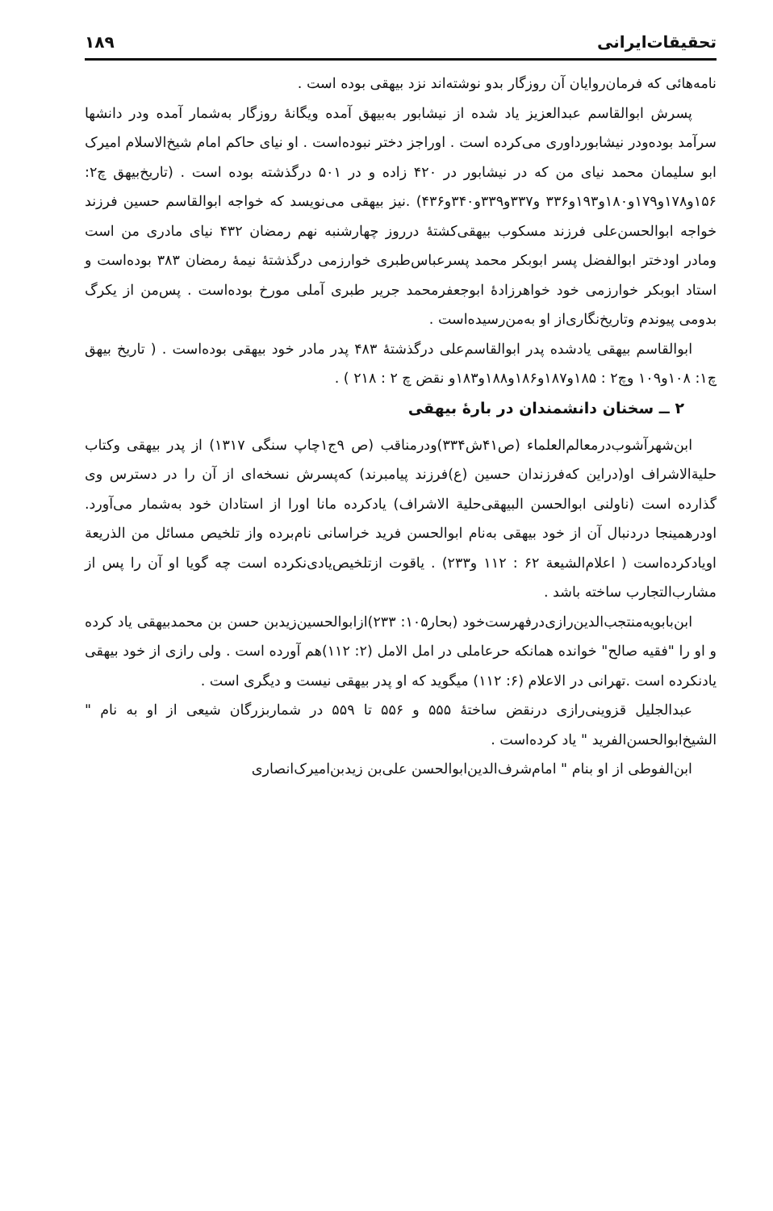تحقیقات‌ایرانی ۱۸۹
نامه‌هائی که فرمان‌روایان آن روزگار بدو نوشته‌اند نزد بیهقی بوده است .
پسرش ابوالقاسم عبدالعزیز یاد شده از نیشابور به‌بیهق آمده ویگانهٔ روزگار به‌شمار آمده ودر دانشها سرآمد بوده‌ودر نیشابورداوری می‌کرده است . اوراجز دختر نبوده‌است . او نیای حاکم امام شیخ‌الاسلام امیرک ابو سلیمان محمد نیای من که در نیشابور در ۴۲۰ زاده و در ۵۰۱ درگذشته بوده است . (تاریخ‌بیهق چ۲: ۱۵۶و۱۷۸و۱۷۹و۱۸۰و۱۹۳و۳۳۶ و۳۳۷و۳۳۹و۳۴۰و۴۳۶) .نیز بیهقی می‌نویسد که خواجه ابوالقاسم حسین فرزند خواجه ابوالحسن‌علی فرزند مسکوب بیهقی‌کشتهٔ درروز چهارشنبه نهم رمضان ۴۳۲ نیای مادری من است ومادر اودختر ابوالفضل پسر ابوبکر محمد پسرعباس‌طبری خوارزمی درگذشتهٔ نیمهٔ رمضان ۳۸۳ بوده‌است و استاد ابوبکر خوارزمی خود خواهرزادهٔ ابوجعفرمحمد جریر طبری آملی مورخ بوده‌است . پس‌من از یکرگ بدومی پیوندم وتاریخ‌نگاری‌از او به‌من‌رسیده‌است .
ابوالقاسم بیهقی یادشده پدر ابوالقاسم‌علی درگذشتهٔ ۴۸۳ پدر مادر خود بیهقی بوده‌است . ( تاریخ بیهق چ۱: ۱۰۸و۱۰۹ وچ۲ : ۱۸۵و۱۸۷و۱۸۶و۱۸۸و۱۸۳و نقض چ ۲ : ۲۱۸ ) .
۲ ــ سخنان دانشمندان در بارهٔ بیهقی
ابن‌شهرآشوب‌درمعالم‌العلماء (ص۴۱ش۳۳۴)ودرمناقب (ص ۹ج۱چاپ سنگی ۱۳۱۷) از پدر بیهقی وکتاب حلیة‌الاشراف او(دراین که‌فرزندان حسین (ع)فرزند پیامبرند) که‌پسرش نسخه‌ای از آن را در دسترس وی گذارده است (ناولنی ابوالحسن البیهقی‌حلیة الاشراف) یادکرده مانا اورا از استادان خود به‌شمار می‌آورد. اودرهمینجا دردنبال آن از خود بیهقی به‌نام ابوالحسن فرید خراسانی نام‌برده واز تلخیص مسائل من الذریعة اویادکرده‌است ( اعلام‌الشیعة ۶۲ : ۱۱۲ و۲۳۳) . یاقوت ازتلخیص‌یادی‌نکرده است چه گویا او آن را پس از مشارب‌التجارب ساخته باشد .
ابن‌بابویه‌منتجب‌الدین‌رازی‌درفهرست‌خود (بحار۱۰۵: ۲۳۳)ازابوالحسین‌زیدبن حسن بن محمدبیهقی یاد کرده و او را "فقیه صالح" خوانده همانکه حرعاملی در امل الامل (۲: ۱۱۲)هم آورده است . ولی رازی از خود بیهقی یادنکرده است .تهرانی در الاعلام (۶: ۱۱۲) میگوید که او پدر بیهقی نیست و دیگری است .
عبدالجلیل قزوینی‌رازی درنقض ساختهٔ ۵۵۵ و ۵۵۶ تا ۵۵۹ در شماربزرگان شیعی از او به نام " الشیخ‌ابوالحسن‌الفرید " یاد کرده‌است .
ابن‌الفوطی از او بنام " امام‌شرف‌الدین‌ابوالحسن علی‌بن زیدبن‌امیرک‌انصاری